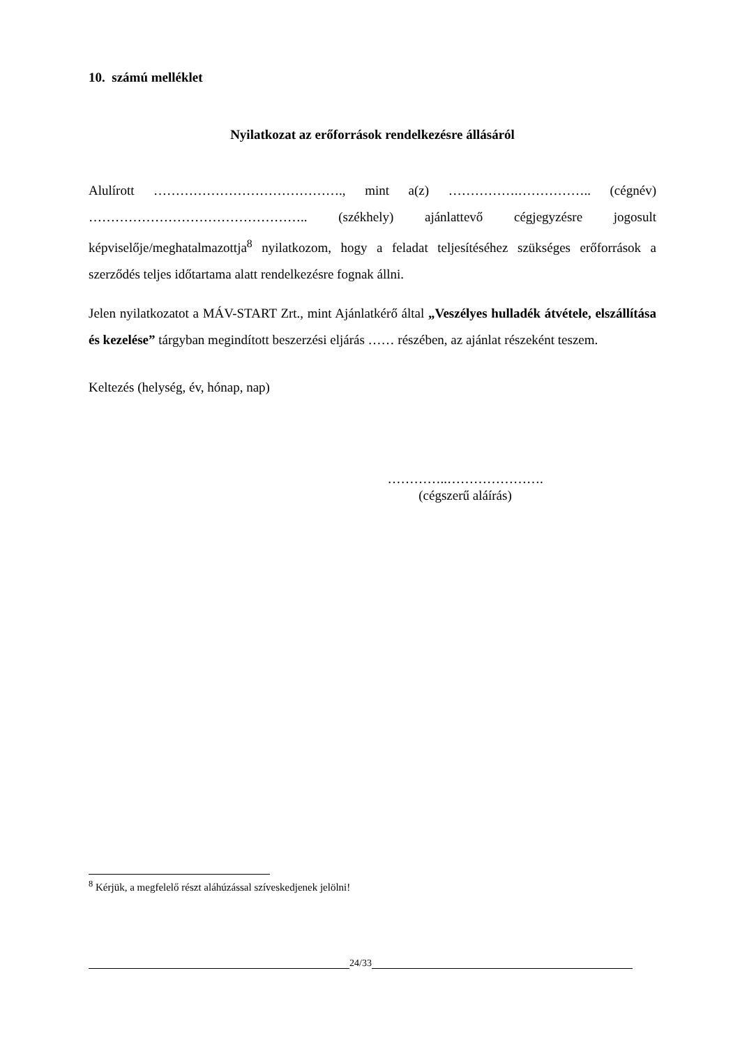10. számú melléklet
Nyilatkozat az erőforrások rendelkezésre állásáról
Alulírott ……………………………………., mint a(z) …………….…………….. (cégnév) ………………………………………….. (székhely) ajánlattevő cégjegyzésre jogosult képviselője/meghatalmazottja<sup>8</sup> nyilatkozom, hogy a feladat teljesítéséhez szükséges erőforrások a szerződés teljes időtartama alatt rendelkezésre fognak állni.
Jelen nyilatkozatot a MÁV-START Zrt., mint Ajánlatkérő által „Veszélyes hulladék átvétele, elszállítása és kezelése” tárgyban megindított beszerzési eljárás …… részében, az ajánlat részeként teszem.
Keltezés (helység, év, hónap, nap)
…………..………………….
(cégszerű aláírás)
<sup>8</sup> Kérjük, a megfelelő részt aláhúzással szíveskedjenek jelölni!
24/33